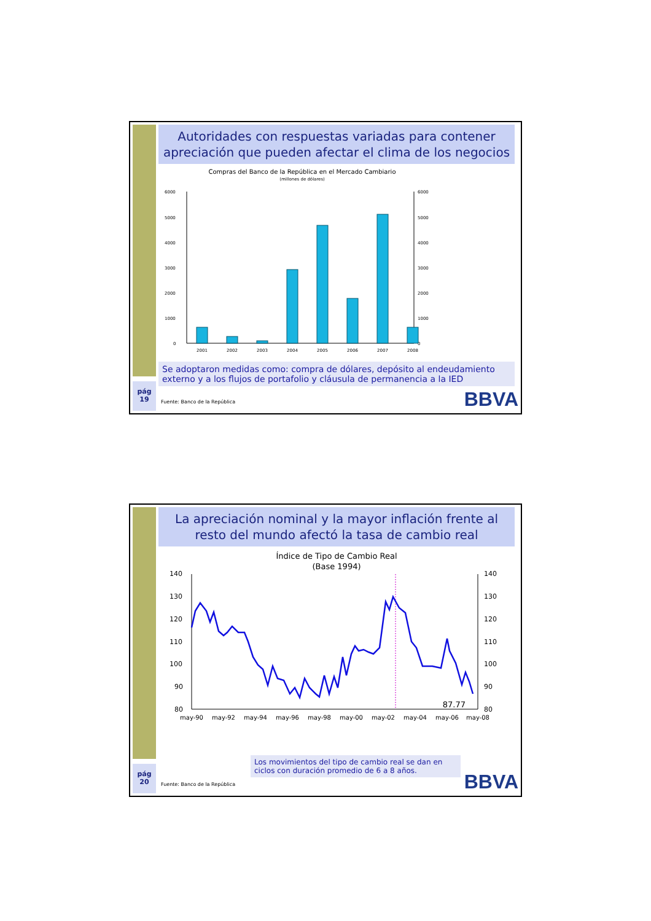Autoridades con respuestas variadas para contener apreciación que pueden afectar el clima de los negocios
Compras del Banco de la República en el Mercado Cambiario
(millones de dólares)
6000
5000
4000
3000
2000
1000
0
6000
5000
4000
3000
2000
1000
0
2001
2002
2003
2004
2005
2006
2007
2008
Se adoptaron medidas como: compra de dólares, depósito al endeudamiento externo y a los flujos de portafolio y cláusula de permanencia a la IED
pág
19
Fuente: Banco de la República BBVA
La apreciación nominal y la mayor inflación frente al resto del mundo afectó la tasa de cambio real
Índice de Tipo de Cambio Real
(Base 1994)
140
130
120
110
100
90
80
140
130
120
110
100
90
80
87.77
may-90
may-92
may-94
may-96
may-98
may-00
may-02
may-04
may-06
may-08
Los movimientos del tipo de cambio real se dan en ciclos con duración promedio de 6 a 8 años.
pág
20
Fuente: Banco de la República BBVA